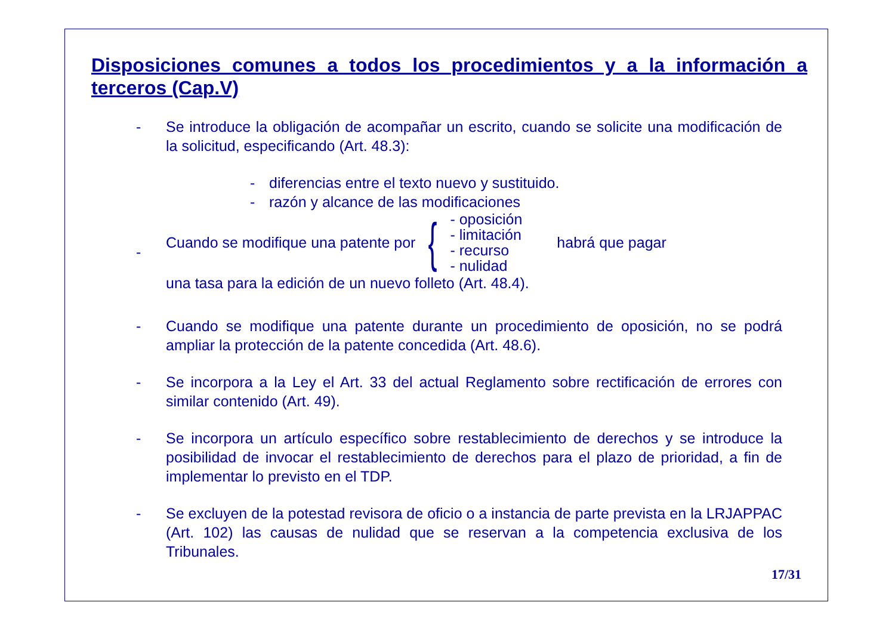Disposiciones comunes a todos los procedimientos y a la información a terceros (Cap.V)
- Se introduce la obligación de acompañar un escrito, cuando se solicite una modificación de la solicitud, especificando (Art. 48.3):
- diferencias entre el texto nuevo y sustituido.
- razón y alcance de las modificaciones
- Cuando se modifique una patente por
{
- oposición
- limitación
- recurso
- nulidad
habrá que pagar
una tasa para la edición de un nuevo folleto (Art. 48.4).
- Cuando se modifique una patente durante un procedimiento de oposición, no se podrá ampliar la protección de la patente concedida (Art. 48.6).
- Se incorpora a la Ley el Art. 33 del actual Reglamento sobre rectificación de errores con similar contenido (Art. 49).
- Se incorpora un artículo específico sobre restablecimiento de derechos y se introduce la posibilidad de invocar el restablecimiento de derechos para el plazo de prioridad, a fin de implementar lo previsto en el TDP.
- Se excluyen de la potestad revisora de oficio o a instancia de parte prevista en la LRJAPPAC (Art. 102) las causas de nulidad que se reservan a la competencia exclusiva de los Tribunales.
17/31